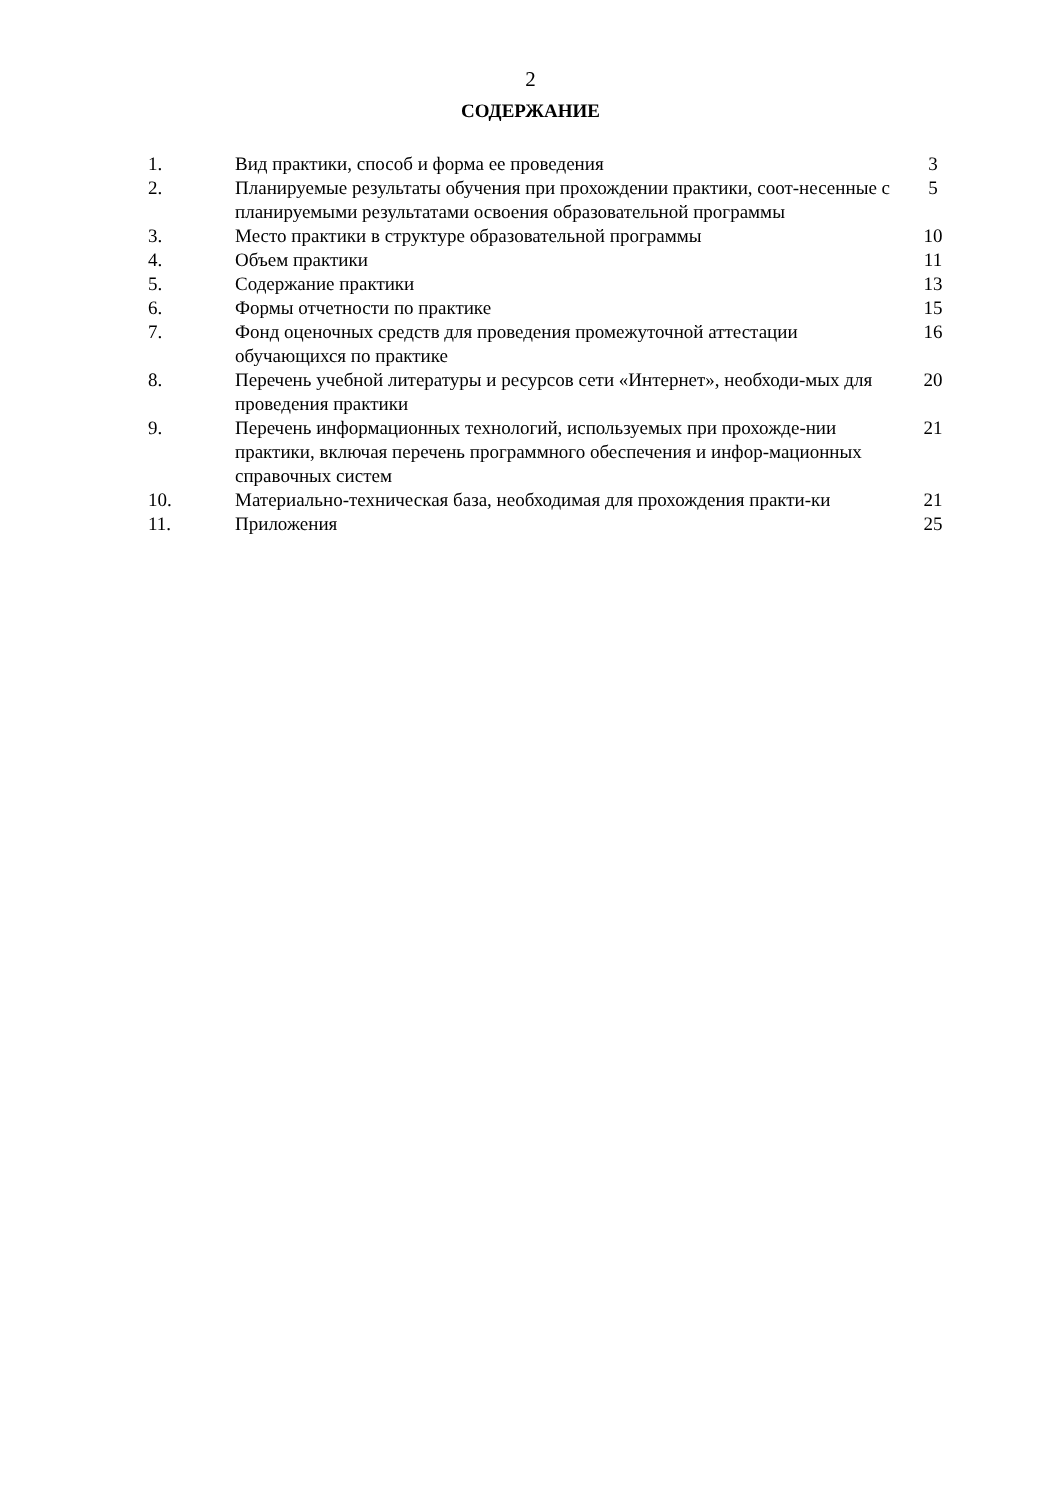2
СОДЕРЖАНИЕ
| 1. | Вид практики, способ и форма ее проведения | 3 |
| 2. | Планируемые результаты обучения при прохождении практики, соот-несенные с планируемыми результатами освоения образовательной программы | 5 |
| 3. | Место практики в структуре образовательной программы | 10 |
| 4. | Объем практики | 11 |
| 5. | Содержание практики | 13 |
| 6. | Формы отчетности по практике | 15 |
| 7. | Фонд оценочных средств для проведения промежуточной аттестации обучающихся по практике | 16 |
| 8. | Перечень учебной литературы и ресурсов сети «Интернет», необходи-мых для проведения практики | 20 |
| 9. | Перечень информационных технологий, используемых при прохожде-нии практики, включая перечень программного обеспечения и инфор-мационных справочных систем | 21 |
| 10. | Материально-техническая база, необходимая для прохождения практи-ки | 21 |
| 11. | Приложения | 25 |